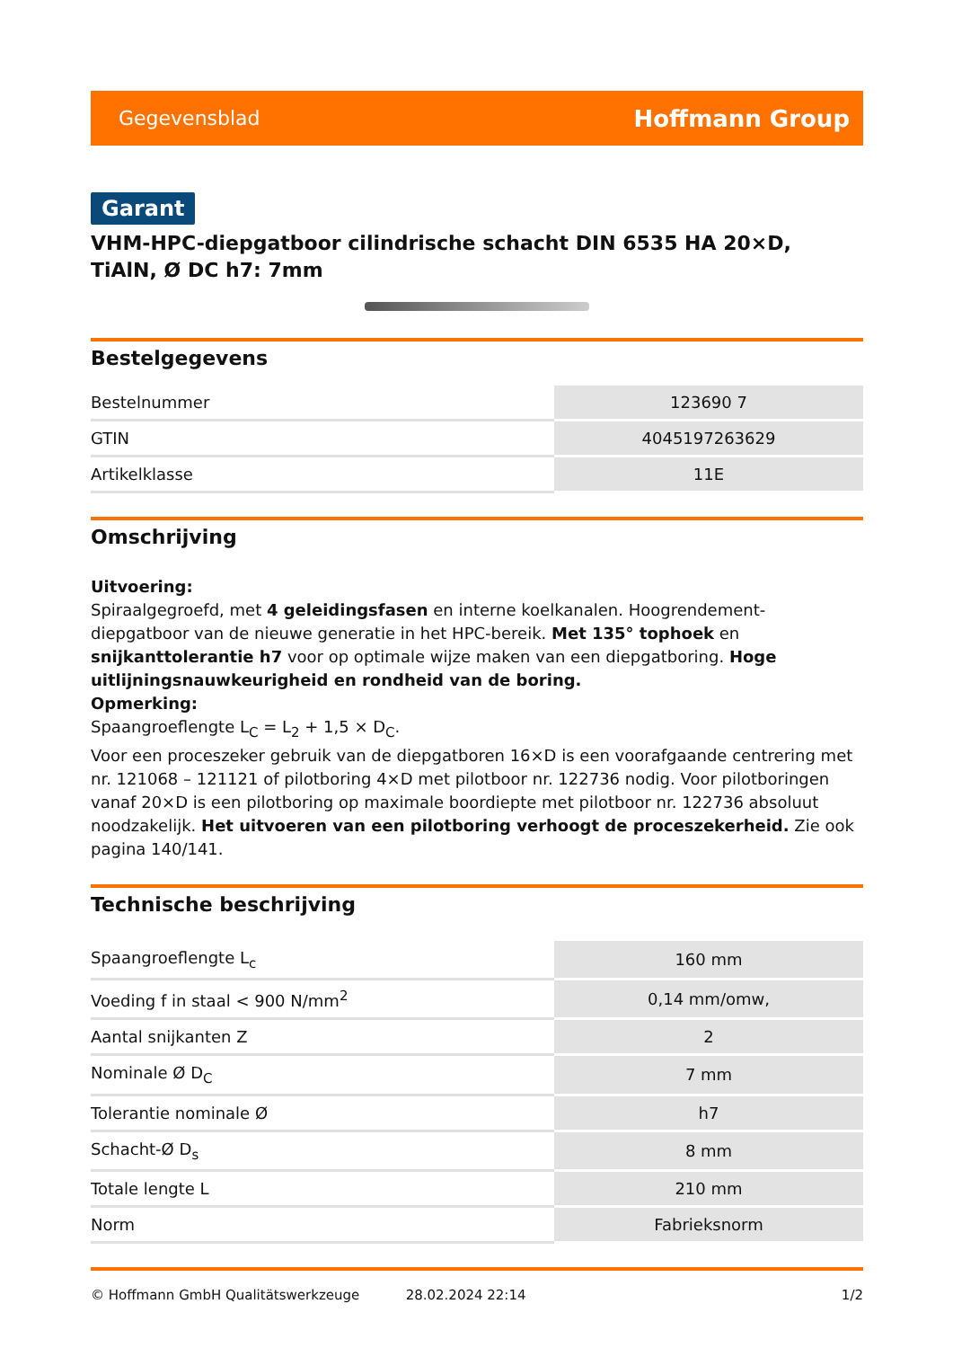Gegevensblad Hoffmann Group
Garant
VHM-HPC-diepgatboor cilindrische schacht DIN 6535 HA 20×D, TiAlN, Ø DC h7: 7mm
Bestelgegevens
| Bestelnummer | 123690 7 |
| GTIN | 4045197263629 |
| Artikelklasse | 11E |
Omschrijving
Uitvoering:
Spiraalgegroefd, met 4 geleidingsfasen en interne koelkanalen. Hoogrendement-diepgatboor van de nieuwe generatie in het HPC-bereik. Met 135° tophoek en snijkanttolerantie h7 voor op optimale wijze maken van een diepgatboring. Hoge uitlijningsnauwkeurigheid en rondheid van de boring.
Opmerking:
Spaangroeflengte L<sub>C</sub> = L<sub>2</sub> + 1,5 × D<sub>C</sub>.
Voor een proceszeker gebruik van de diepgatboren 16×D is een voorafgaande centrering met nr. 121068 – 121121 of pilotboring 4×D met pilotboor nr. 122736 nodig. Voor pilotboringen vanaf 20×D is een pilotboring op maximale boordiepte met pilotboor nr. 122736 absoluut noodzakelijk. Het uitvoeren van een pilotboring verhoogt de proceszekerheid. Zie ook pagina 140/141.
Technische beschrijving
| Spaangroeflengte L<sub>c</sub> | 160 mm |
| Voeding f in staal < 900 N/mm<sup>2</sup> | 0,14 mm/omw, |
| Aantal snijkanten Z | 2 |
| Nominale Ø D<sub>C</sub> | 7 mm |
| Tolerantie nominale Ø | h7 |
| Schacht-Ø D<sub>s</sub> | 8 mm |
| Totale lengte L | 210 mm |
| Norm | Fabrieksnorm |
© Hoffmann GmbH Qualitätswerkzeuge 28.02.2024 22:14 1/2